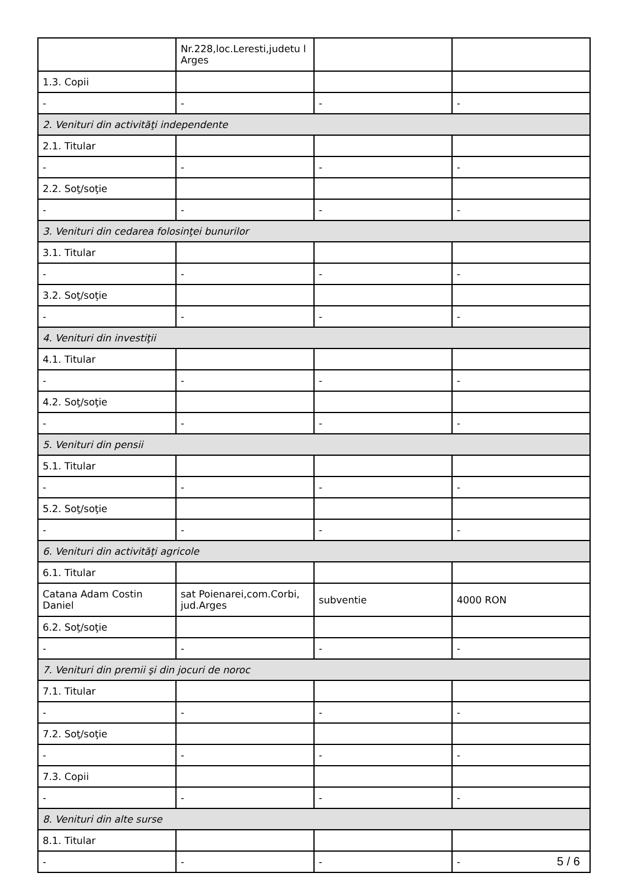| | Nr.228,loc.Leresti,judetu l Arges | | |
| 1.3. Copii | | | |
| - | - | - | - |
| 2. Venituri din activităţi independente | | | |
| 2.1. Titular | | | |
| - | - | - | - |
| 2.2. Soţ/soţie | | | |
| - | - | - | - |
| 3. Venituri din cedarea folosinţei bunurilor | | | |
| 3.1. Titular | | | |
| - | - | - | - |
| 3.2. Soţ/soţie | | | |
| - | - | - | - |
| 4. Venituri din investiţii | | | |
| 4.1. Titular | | | |
| - | - | - | - |
| 4.2. Soţ/soţie | | | |
| - | - | - | - |
| 5. Venituri din pensii | | | |
| 5.1. Titular | | | |
| - | - | - | - |
| 5.2. Soţ/soţie | | | |
| - | - | - | - |
| 6. Venituri din activităţi agricole | | | |
| 6.1. Titular | | | |
| Catana Adam Costin Daniel | sat Poienarei,com.Corbi, jud.Arges | subventie | 4000 RON |
| 6.2. Soţ/soţie | | | |
| - | - | - | - |
| 7. Venituri din premii şi din jocuri de noroc | | | |
| 7.1. Titular | | | |
| - | - | - | - |
| 7.2. Soţ/soţie | | | |
| - | - | - | - |
| 7.3. Copii | | | |
| - | - | - | - |
| 8. Venituri din alte surse | | | |
| 8.1. Titular | | | |
| - | - | - | - |
5 / 6